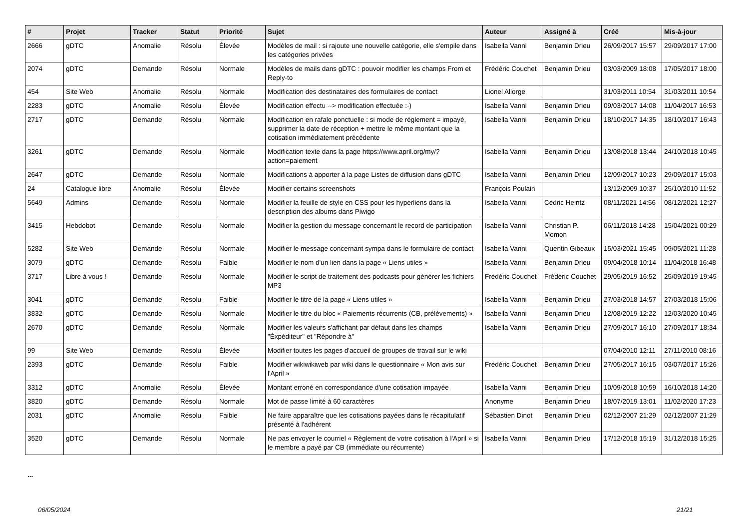| # | Projet | Tracker | Statut | Priorité | Sujet | Auteur | Assigné à | Créé | Mis-à-jour |
| --- | --- | --- | --- | --- | --- | --- | --- | --- | --- |
| 2666 | gDTC | Anomalie | Résolu | Élevée | Modèles de mail : si rajoute une nouvelle catégorie, elle s'empile dans les catégories privées | Isabella Vanni | Benjamin Drieu | 26/09/2017 15:57 | 29/09/2017 17:00 |
| 2074 | gDTC | Demande | Résolu | Normale | Modèles de mails dans gDTC : pouvoir modifier les champs From et Reply-to | Frédéric Couchet | Benjamin Drieu | 03/03/2009 18:08 | 17/05/2017 18:00 |
| 454 | Site Web | Anomalie | Résolu | Normale | Modification des destinataires des formulaires de contact | Lionel Allorge | | 31/03/2011 10:54 | 31/03/2011 10:54 |
| 2283 | gDTC | Anomalie | Résolu | Élevée | Modification effectu --> modification effectuée :-) | Isabella Vanni | Benjamin Drieu | 09/03/2017 14:08 | 11/04/2017 16:53 |
| 2717 | gDTC | Demande | Résolu | Normale | Modification en rafale ponctuelle : si mode de règlement = impayé, supprimer la date de réception + mettre le même montant que la cotisation immédiatement précédente | Isabella Vanni | Benjamin Drieu | 18/10/2017 14:35 | 18/10/2017 16:43 |
| 3261 | gDTC | Demande | Résolu | Normale | Modification texte dans la page https://www.april.org/my/?action=paiement | Isabella Vanni | Benjamin Drieu | 13/08/2018 13:44 | 24/10/2018 10:45 |
| 2647 | gDTC | Demande | Résolu | Normale | Modifications à apporter à la page Listes de diffusion dans gDTC | Isabella Vanni | Benjamin Drieu | 12/09/2017 10:23 | 29/09/2017 15:03 |
| 24 | Catalogue libre | Anomalie | Résolu | Élevée | Modifier certains screenshots | François Poulain | | 13/12/2009 10:37 | 25/10/2010 11:52 |
| 5649 | Admins | Demande | Résolu | Normale | Modifier la feuille de style en CSS pour les hyperliens dans la description des albums dans Piwigo | Isabella Vanni | Cédric Heintz | 08/11/2021 14:56 | 08/12/2021 12:27 |
| 3415 | Hebdobot | Demande | Résolu | Normale | Modifier la gestion du message concernant le record de participation | Isabella Vanni | Christian P. Momon | 06/11/2018 14:28 | 15/04/2021 00:29 |
| 5282 | Site Web | Demande | Résolu | Normale | Modifier le message concernant sympa dans le formulaire de contact | Isabella Vanni | Quentin Gibeaux | 15/03/2021 15:45 | 09/05/2021 11:28 |
| 3079 | gDTC | Demande | Résolu | Faible | Modifier le nom d'un lien dans la page « Liens utiles » | Isabella Vanni | Benjamin Drieu | 09/04/2018 10:14 | 11/04/2018 16:48 |
| 3717 | Libre à vous ! | Demande | Résolu | Normale | Modifier le script de traitement des podcasts pour générer les fichiers MP3 | Frédéric Couchet | Frédéric Couchet | 29/05/2019 16:52 | 25/09/2019 19:45 |
| 3041 | gDTC | Demande | Résolu | Faible | Modifier le titre de la page « Liens utiles » | Isabella Vanni | Benjamin Drieu | 27/03/2018 14:57 | 27/03/2018 15:06 |
| 3832 | gDTC | Demande | Résolu | Normale | Modifier le titre du bloc « Paiements récurrents (CB, prélèvements) » | Isabella Vanni | Benjamin Drieu | 12/08/2019 12:22 | 12/03/2020 10:45 |
| 2670 | gDTC | Demande | Résolu | Normale | Modifier les valeurs s'affichant par défaut dans les champs "Éxpéditeur" et "Répondre à" | Isabella Vanni | Benjamin Drieu | 27/09/2017 16:10 | 27/09/2017 18:34 |
| 99 | Site Web | Demande | Résolu | Élevée | Modifier toutes les pages d'accueil de groupes de travail sur le wiki | | | 07/04/2010 12:11 | 27/11/2010 08:16 |
| 2393 | gDTC | Demande | Résolu | Faible | Modifier wikiwikiweb par wiki dans le questionnaire « Mon avis sur l'April » | Frédéric Couchet | Benjamin Drieu | 27/05/2017 16:15 | 03/07/2017 15:26 |
| 3312 | gDTC | Anomalie | Résolu | Élevée | Montant erroné en correspondance d'une cotisation impayée | Isabella Vanni | Benjamin Drieu | 10/09/2018 10:59 | 16/10/2018 14:20 |
| 3820 | gDTC | Demande | Résolu | Normale | Mot de passe limité à 60 caractères | Anonyme | Benjamin Drieu | 18/07/2019 13:01 | 11/02/2020 17:23 |
| 2031 | gDTC | Anomalie | Résolu | Faible | Ne faire apparaître que les cotisations payées dans le récapitulatif présenté à l'adhérent | Sébastien Dinot | Benjamin Drieu | 02/12/2007 21:29 | 02/12/2007 21:29 |
| 3520 | gDTC | Demande | Résolu | Normale | Ne pas envoyer le courriel « Règlement de votre cotisation à l'April » si le membre a payé par CB (immédiate ou récurrente) | Isabella Vanni | Benjamin Drieu | 17/12/2018 15:19 | 31/12/2018 15:25 |
...
06/05/2024 21/21